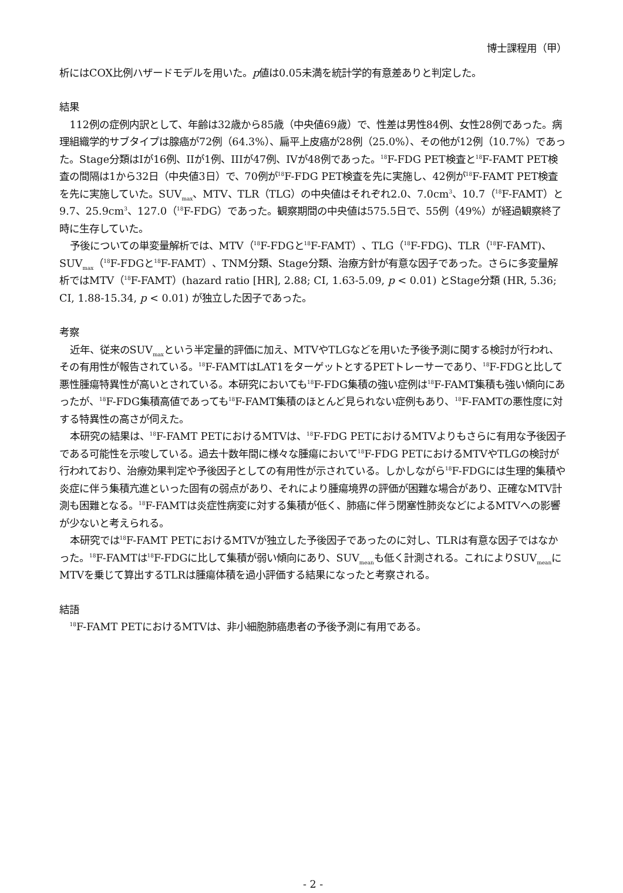博士課程用（甲）
析にはCOX比例ハザードモデルを用いた。p値は0.05未満を統計学的有意差ありと判定した。
結果
112例の症例内訳として、年齢は32歳から85歳（中央値69歳）で、性差は男性84例、女性28例であった。病理組織学的サブタイプは腺癌が72例（64.3%）、扁平上皮癌が28例（25.0%）、その他が12例（10.7%）であった。Stage分類はIが16例、IIが1例、IIIが47例、IVが48例であった。<sup>18</sup>F-FDG PET検査と<sup>18</sup>F-FAMT PET検査の間隔は1から32日（中央値3日）で、70例が<sup>18</sup>F-FDG PET検査を先に実施し、42例が<sup>18</sup>F-FAMT PET検査を先に実施していた。SUV<sub>max</sub>、MTV、TLR（TLG）の中央値はそれぞれ2.0、7.0cm<sup>3</sup>、10.7（<sup>18</sup>F-FAMT）と 9.7、25.9cm<sup>3</sup>、127.0（<sup>18</sup>F-FDG）であった。観察期間の中央値は575.5日で、55例（49%）が経過観察終了時に生存していた。
予後についての単変量解析では、MTV（<sup>18</sup>F-FDGと<sup>18</sup>F-FAMT）、TLG（<sup>18</sup>F-FDG)、TLR（<sup>18</sup>F-FAMT)、SUV<sub>max</sub>（<sup>18</sup>F-FDGと<sup>18</sup>F-FAMT）、TNM分類、Stage分類、治療方針が有意な因子であった。さらに多変量解析ではMTV（<sup>18</sup>F-FAMT）(hazard ratio [HR], 2.88; CI, 1.63-5.09, p < 0.01) とStage分類 (HR, 5.36; CI, 1.88-15.34, p < 0.01) が独立した因子であった。
考察
近年、従来のSUV<sub>max</sub>という半定量的評価に加え、MTVやTLGなどを用いた予後予測に関する検討が行われ、その有用性が報告されている。<sup>18</sup>F-FAMTはLAT1をターゲットとするPETトレーサーであり、<sup>18</sup>F-FDGと比して悪性腫瘍特異性が高いとされている。本研究においても<sup>18</sup>F-FDG集積の強い症例は<sup>18</sup>F-FAMT集積も強い傾向にあったが、<sup>18</sup>F-FDG集積高値であっても<sup>18</sup>F-FAMT集積のほとんど見られない症例もあり、<sup>18</sup>F-FAMTの悪性度に対する特異性の高さが伺えた。
本研究の結果は、<sup>18</sup>F-FAMT PETにおけるMTVは、<sup>18</sup>F-FDG PETにおけるMTVよりもさらに有用な予後因子である可能性を示唆している。過去十数年間に様々な腫瘍において<sup>18</sup>F-FDG PETにおけるMTVやTLGの検討が行われており、治療効果判定や予後因子としての有用性が示されている。しかしながら<sup>18</sup>F-FDGには生理的集積や炎症に伴う集積亢進といった固有の弱点があり、それにより腫瘍境界の評価が困難な場合があり、正確なMTV計測も困難となる。<sup>18</sup>F-FAMTは炎症性病変に対する集積が低く、肺癌に伴う閉塞性肺炎などによるMTVへの影響が少ないと考えられる。
本研究では<sup>18</sup>F-FAMT PETにおけるMTVが独立した予後因子であったのに対し、TLRは有意な因子ではなかった。<sup>18</sup>F-FAMTは<sup>18</sup>F-FDGに比して集積が弱い傾向にあり、SUV<sub>mean</sub>も低く計測される。これによりSUV<sub>mean</sub>にMTVを乗じて算出するTLRは腫瘍体積を過小評価する結果になったと考察される。
結語
<sup>18</sup>F-FAMT PETにおけるMTVは、非小細胞肺癌患者の予後予測に有用である。
- 2 -